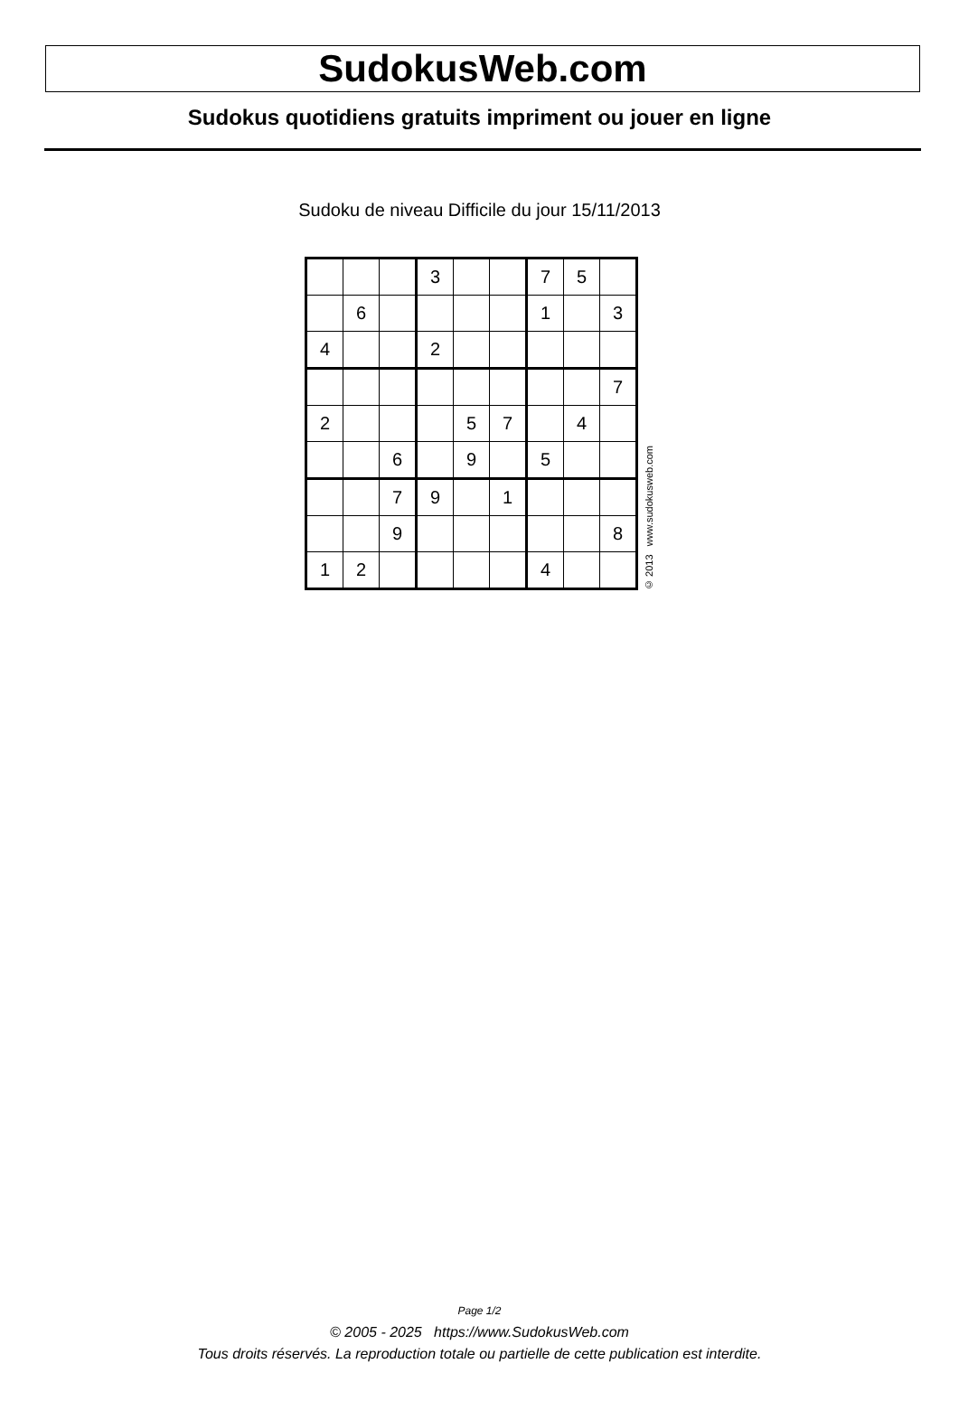SudokusWeb.com
Sudokus quotidiens gratuits impriment ou jouer en ligne
Sudoku de niveau Difficile du jour 15/11/2013
| | | | 3 | | | 7 | 5 | |
| | 6 | | | | | 1 | | 3 |
| 4 | | | 2 | | | | | |
| | | | | | | | | 7 |
| 2 | | | | 5 | 7 | | 4 | |
| | | 6 | | 9 | | 5 | | |
| | | 7 | 9 | | 1 | | | |
| | | 9 | | | | | | 8 |
| 1 | 2 | | | | | 4 | | |
© 2013 www.sudokusweb.com
Page 1/2
© 2005 - 2025 https://www.SudokusWeb.com
Tous droits réservés. La reproduction totale ou partielle de cette publication est interdite.